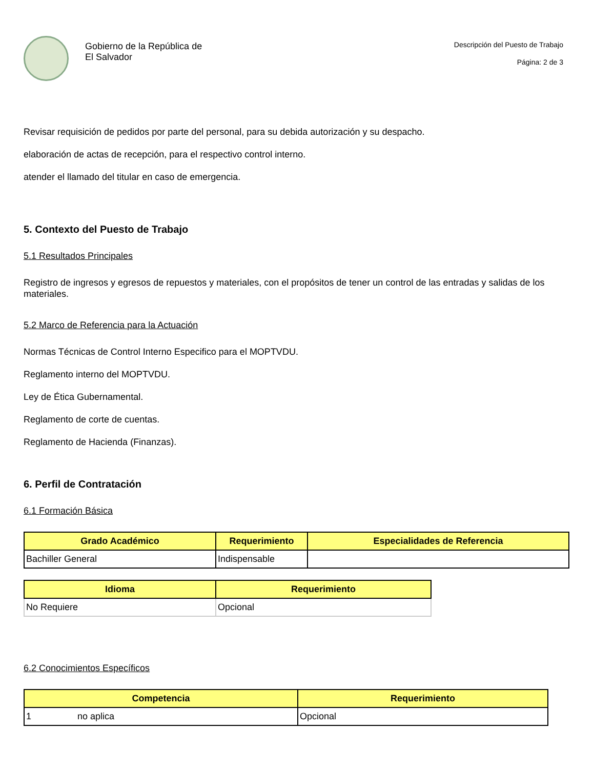Gobierno de la República de
El Salvador
Descripción del Puesto de Trabajo
Página: 2 de 3
Revisar requisición de pedidos por parte del personal, para su debida autorización y su despacho.
elaboración de actas de recepción, para el respectivo control interno.
atender el llamado del titular en caso de emergencia.
5. Contexto del Puesto de Trabajo
5.1 Resultados Principales
Registro de ingresos y egresos de repuestos y materiales, con el propósitos de tener un control de las entradas y salidas de los materiales.
5.2 Marco de Referencia para la Actuación
Normas Técnicas de Control Interno Especifico para el MOPTVDU.
Reglamento interno del MOPTVDU.
Ley de Ética Gubernamental.
Reglamento de corte de cuentas.
Reglamento de Hacienda (Finanzas).
6. Perfil de Contratación
6.1 Formación Básica
| Grado Académico | Requerimiento | Especialidades de Referencia |
| --- | --- | --- |
| Bachiller General | Indispensable | |
| Idioma | Requerimiento |
| --- | --- |
| No Requiere | Opcional |
6.2 Conocimientos Específicos
| Competencia | Requerimiento |
| --- | --- |
| 1 no aplica | Opcional |